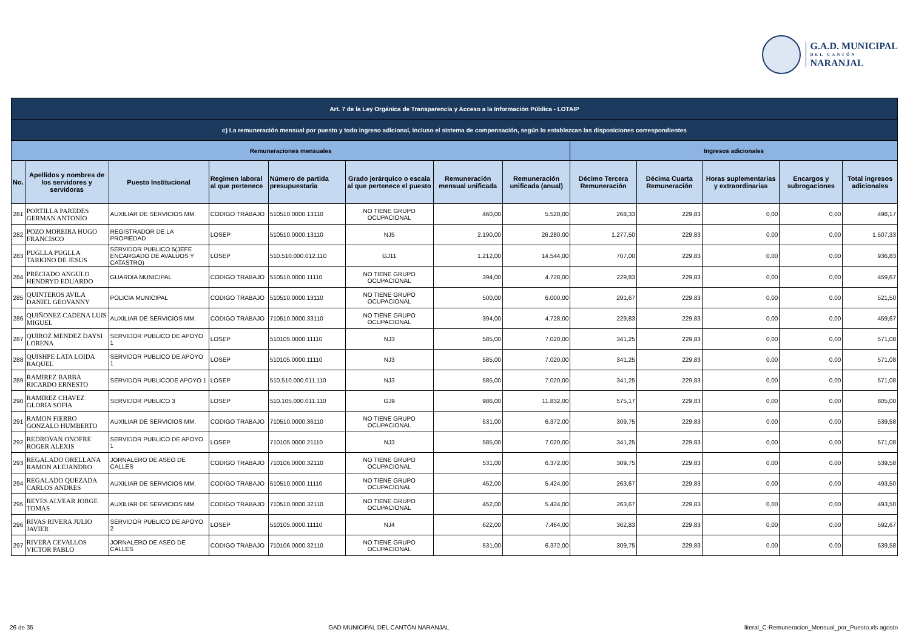G.A.D. MUNICIPAL
DEL CANTÓN
NARANJAL
| Art. 7 de la Ley Orgánica de Transparencia y Acceso a la Información Pública - LOTAIP | | | | | | | | | | | | |
| c) La remuneración mensual por puesto y todo ingreso adicional, incluso el sistema de compensación, según lo establezcan las disposiciones correspondientes | | | | | | | | | | | | |
| Remuneraciones mensuales | | | | | | | | Ingresos adicionales | | | | |
| No. | Apellidos y nombres de los servidores y servidoras | Puesto Institucional | Regimen laboral al que pertenece | Número de partida presupuestaria | Grado jerárquico o escala al que pertenece el puesto | Remuneración mensual unificada | Remuneración unificada (anual) | Décimo Tercera Remuneración | Décima Cuarta Remuneración | Horas suplementarias y extraordinarias | Encargos y subrogaciones | Total ingresos adicionales |
| 281 | PORTILLA PAREDES GERMAN ANTONIO | AUXILIAR DE SERVICIOS MM. | CODIGO TRABAJO | 510510.0000.13110 | NO TIENE GRUPO OCUPACIONAL | 460,00 | 5.520,00 | 268,33 | 229,83 | 0,00 | 0,00 | 498,17 |
| 282 | POZO MOREIRA HUGO FRANCISCO | REGISTRADOR DE LA PROPIEDAD | LOSEP | 510510.0000.13110 | NJ5 | 2.190,00 | 26.280,00 | 1.277,50 | 229,83 | 0,00 | 0,00 | 1.507,33 |
| 283 | PUGLLA PUGLLA TARKINO DE JESUS | SERVIDOR PUBLICO 5(JEFE ENCARGADO DE AVALUOS Y CATASTRO) | LOSEP | 510.510.000.012.110 | GJ11 | 1.212,00 | 14.544,00 | 707,00 | 229,83 | 0,00 | 0,00 | 936,83 |
| 284 | PRECIADO ANGULO HENDRYD EDUARDO | GUARDIA MUNICIPAL | CODIGO TRABAJO | 510510.0000.11110 | NO TIENE GRUPO OCUPACIONAL | 394,00 | 4.728,00 | 229,83 | 229,83 | 0,00 | 0,00 | 459,67 |
| 285 | QUINTEROS AVILA DANIEL GEOVANNY | POLICIA MUNICIPAL | CODIGO TRABAJO | 510510.0000.13110 | NO TIENE GRUPO OCUPACIONAL | 500,00 | 6.000,00 | 291,67 | 229,83 | 0,00 | 0,00 | 521,50 |
| 286 | QUIÑONEZ CADENA LUIS MIGUEL | AUXILIAR DE SERVICIOS MM. | CODIGO TRABAJO | 710510.0000.33110 | NO TIENE GRUPO OCUPACIONAL | 394,00 | 4.728,00 | 229,83 | 229,83 | 0,00 | 0,00 | 459,67 |
| 287 | QUIROZ MENDEZ DAYSI LORENA | SERVIDOR PUBLICO DE APOYO 1 | LOSEP | 510105.0000.11110 | NJ3 | 585,00 | 7.020,00 | 341,25 | 229,83 | 0,00 | 0,00 | 571,08 |
| 288 | QUISHPE LATA LOIDA RAQUEL | SERVIDOR PUBLICO DE APOYO 1 | LOSEP | 510105.0000.11110 | NJ3 | 585,00 | 7.020,00 | 341,25 | 229,83 | 0,00 | 0,00 | 571,08 |
| 289 | RAMIREZ BARBA RICARDO ERNESTO | SERVIDOR PUBLICODE APOYO 1 | LOSEP | 510.510.000.011.110 | NJ3 | 585,00 | 7.020,00 | 341,25 | 229,83 | 0,00 | 0,00 | 571,08 |
| 290 | RAMIREZ CHAVEZ GLORIA SOFIA | SERVIDOR PUBLICO 3 | LOSEP | 510.105.000.011.110 | GJ9 | 986,00 | 11.832,00 | 575,17 | 229,83 | 0,00 | 0,00 | 805,00 |
| 291 | RAMON FIERRO GONZALO HUMBERTO | AUXILIAR DE SERVICIOS MM. | CODIGO TRABAJO | 710510.0000.36110 | NO TIENE GRUPO OCUPACIONAL | 531,00 | 6.372,00 | 309,75 | 229,83 | 0,00 | 0,00 | 539,58 |
| 292 | REDROVAN ONOFRE ROGER ALEXIS | SERVIDOR PUBLICO DE APOYO 1 | LOSEP | 710105.0000.21110 | NJ3 | 585,00 | 7.020,00 | 341,25 | 229,83 | 0,00 | 0,00 | 571,08 |
| 293 | REGALADO ORELLANA RAMON ALEJANDRO | JORNALERO DE ASEO DE CALLES | CODIGO TRABAJO | 710106.0000.32110 | NO TIENE GRUPO OCUPACIONAL | 531,00 | 6.372,00 | 309,75 | 229,83 | 0,00 | 0,00 | 539,58 |
| 294 | REGALADO QUEZADA CARLOS ANDRES | AUXILIAR DE SERVICIOS MM. | CODIGO TRABAJO | 510510.0000.11110 | NO TIENE GRUPO OCUPACIONAL | 452,00 | 5.424,00 | 263,67 | 229,83 | 0,00 | 0,00 | 493,50 |
| 295 | REYES ALVEAR JORGE TOMAS | AUXILIAR DE SERVICIOS MM. | CODIGO TRABAJO | 710510.0000.32110 | NO TIENE GRUPO OCUPACIONAL | 452,00 | 5.424,00 | 263,67 | 229,83 | 0,00 | 0,00 | 493,50 |
| 296 | RIVAS RIVERA JULIO JAVIER | SERVIDOR PUBLICO DE APOYO 2 | LOSEP | 510105.0000.11110 | NJ4 | 622,00 | 7.464,00 | 362,83 | 229,83 | 0,00 | 0,00 | 592,67 |
| 297 | RIVERA CEVALLOS VICTOR PABLO | JORNALERO DE ASEO DE CALLES | CODIGO TRABAJO | 710106.0000.32110 | NO TIENE GRUPO OCUPACIONAL | 531,00 | 6.372,00 | 309,75 | 229,83 | 0,00 | 0,00 | 539,58 |
26 de 35 GAD MUNICIPAL DEL CANTÓN NARANJAL literal_C-Remuneracion_Mensual_por_Puesto.xls agosto